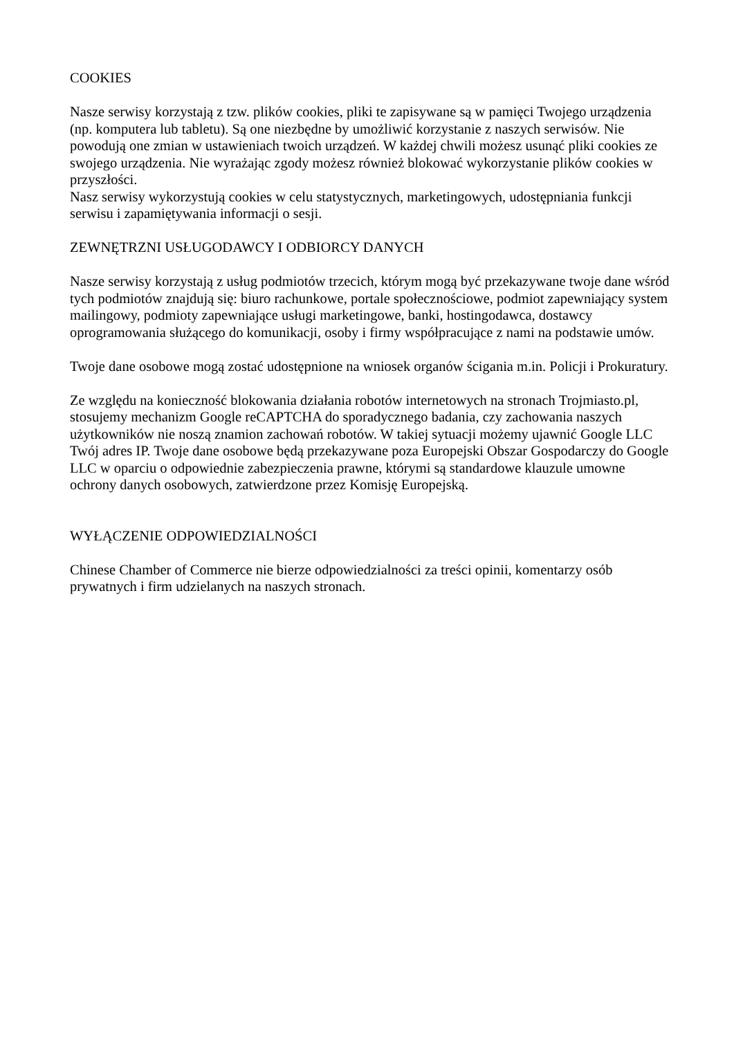COOKIES
Nasze serwisy korzystają z tzw. plików cookies, pliki te zapisywane są w pamięci Twojego urządzenia (np. komputera lub tabletu). Są one niezbędne by umożliwić korzystanie z naszych serwisów. Nie powodują one zmian w ustawieniach twoich urządzeń. W każdej chwili możesz usunąć pliki cookies ze swojego urządzenia. Nie wyrażając zgody możesz również blokować wykorzystanie plików cookies w przyszłości.
Nasz serwisy wykorzystują cookies w celu statystycznych, marketingowych, udostępniania funkcji serwisu i zapamiętywania informacji o sesji.
ZEWNĘTRZNI USŁUGODAWCY I ODBIORCY DANYCH
Nasze serwisy korzystają z usług podmiotów trzecich, którym mogą być przekazywane twoje dane wśród tych podmiotów znajdują się: biuro rachunkowe, portale społecznościowe, podmiot zapewniający system mailingowy, podmioty zapewniające usługi marketingowe, banki, hostingodawca, dostawcy oprogramowania służącego do komunikacji, osoby i firmy współpracujące z nami na podstawie umów.
Twoje dane osobowe mogą zostać udostępnione na wniosek organów ścigania m.in. Policji i Prokuratury.
Ze względu na konieczność blokowania działania robotów internetowych na stronach Trojmiasto.pl, stosujemy mechanizm Google reCAPTCHA do sporadycznego badania, czy zachowania naszych użytkowników nie noszą znamion zachowań robotów. W takiej sytuacji możemy ujawnić Google LLC Twój adres IP. Twoje dane osobowe będą przekazywane poza Europejski Obszar Gospodarczy do Google LLC w oparciu o odpowiednie zabezpieczenia prawne, którymi są standardowe klauzule umowne ochrony danych osobowych, zatwierdzone przez Komisję Europejską.
WYŁĄCZENIE ODPOWIEDZIALNOŚCI
Chinese Chamber of Commerce nie bierze odpowiedzialności za treści opinii, komentarzy osób prywatnych i firm udzielanych na naszych stronach.